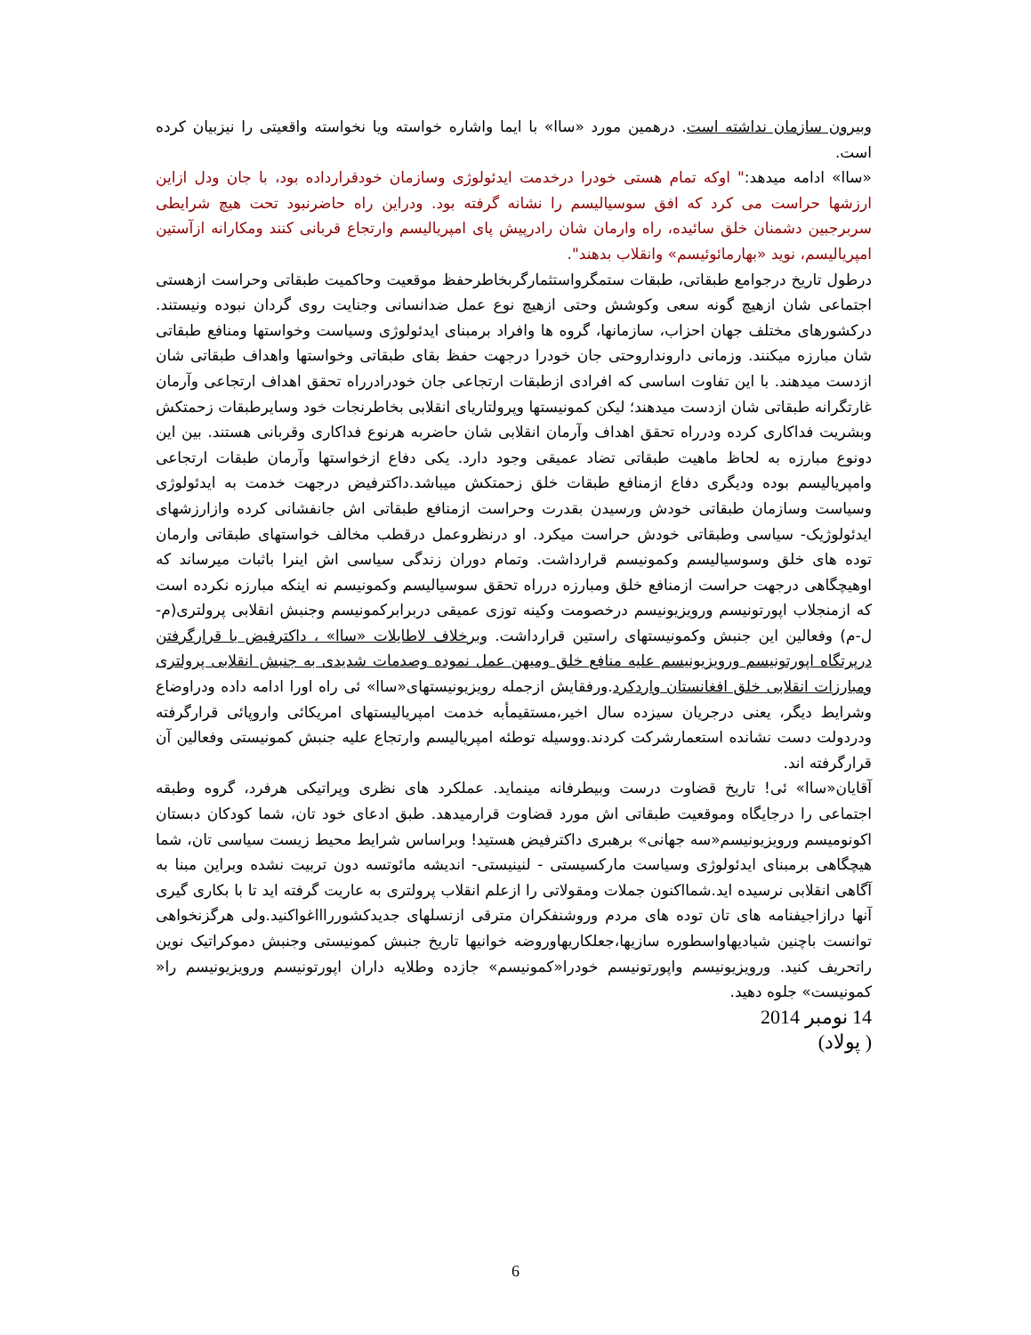وبیرون سازمان نداشته است. درهمین مورد «ساا» با ایما واشاره خواسته ویا نخواسته واقعیتی را نیزبیان کرده است.
«ساا» ادامه میدهد:" اوکه تمام هستی خودرا درخدمت ایدئولوژی وسازمان خودقرارداده بود، با جان ودل ازاین ارزشها حراست می کرد که افق سوسیالیسم را نشانه گرفته بود. ودراین راه حاضرنبود تحت هیچ شرایطی سربرجبین دشمنان خلق سائیده، راه وارمان شان رادرپیش پای امپریالیسم وارتجاع قربانی کنند ومکارانه ازآستین امپریالیسم، نوید «بهارمائوئیسم» وانقلاب بدهند".
درطول تاریخ درجوامع طبقاتی، طبقات ستمگرواستثمارگربخاطرحفظ موقعیت وحاکمیت طبقاتی وحراست ازهستی اجتماعی شان ازهیچ گونه سعی وکوشش وحتی ازهیچ نوع عمل ضدانسانی وجنایت روی گردان نبوده ونیستند. درکشورهای مختلف جهان احزاب، سازمانها، گروه ها وافراد برمبنای ایدئولوژی وسیاست وخواستها ومنافع طبقاتی شان مبارزه میکنند. وزمانی دارونداروحتی جان خودرا درجهت حفظ بقای طبقاتی وخواستها واهداف طبقاتی شان ازدست میدهند. با این تفاوت اساسی که افرادی ازطبقات ارتجاعی جان خودرادرراه تحقق اهداف ارتجاعی وآرمان غارتگرانه طبقاتی شان ازدست میدهند؛ لیکن کمونیستها وپرولتاریای انقلابی بخاطرنجات خود وسایرطبقات زحمتکش وبشریت فداکاری کرده ودرراه تحقق اهداف وآرمان انقلابی شان حاضربه هرنوع فداکاری وقربانی هستند. بین این دونوع مبارزه به لحاظ ماهیت طبقاتی تضاد عمیقی وجود دارد. یکی دفاع ازخواستها وآرمان طبقات ارتجاعی وامپریالیسم بوده ودیگری دفاع ازمنافع طبقات خلق زحمتکش میباشد.داکترفیض درجهت خدمت به ایدئولوژی وسیاست وسازمان طبقاتی خودش ورسیدن بقدرت وحراست ازمنافع طبقاتی اش جانفشانی کرده وازارزشهای ایدئولوژیک- سیاسی وطبقاتی خودش حراست میکرد. او درنظروعمل درقطب مخالف خواستهای طبقاتی وارمان توده های خلق وسوسیالیسم وکمونیسم قرارداشت. وتمام دوران زندگی سیاسی اش اینرا باثبات میرساند که اوهیچگاهی درجهت حراست ازمنافع خلق ومبارزه درراه تحقق سوسیالیسم وکمونیسم نه اینکه مبارزه نکرده است که ازمنجلاب اپورتونیسم ورویزیونیسم درخصومت وکینه توزی عمیقی دربرابرکمونیسم وجنبش انقلابی پرولتری(م-ل-م) وفعالین این جنبش وکمونیستهای راستین قرارداشت. وبرخلاف لاطایلات «ساا» ، داکترفیض با قرارگرفتن درپرتگاه اپورتونیسم ورویزیونیسم علیه منافع خلق ومیهن عمل نموده وصدمات شدیدی به جنبش انقلابی پرولتری ومبارزات انقلابی خلق افغانستان واردکرد.ورفقایش ازجمله رویزیونیستهای«ساا» ئی راه اورا ادامه داده ودراوضاع وشرایط دیگر، یعنی درجریان سیزده سال اخیر،مستقیمأبه خدمت امپریالیستهای امریکائی واروپائی قرارگرفته ودردولت دست نشانده استعمارشرکت کردند.ووسیله توطئه امپریالیسم وارتجاع علیه جنبش کمونیستی وفعالین آن قرارگرفته اند.
آقایان«ساا» ئی! تاریخ قضاوت درست وبیطرفانه مینماید. عملکرد های نظری وپراتیکی هرفرد، گروه وطبقه اجتماعی را درجایگاه وموقعیت طبقاتی اش مورد قضاوت قرارمیدهد. طبق ادعای خود تان، شما کودکان دبستان اکونومیسم ورویزیونیسم«سه جهانی» برهبری داکترفیض هستید! وبراساس شرایط محیط زیست سیاسی تان، شما هیچگاهی برمبنای ایدئولوژی وسیاست مارکسیستی - لنینیستی- اندیشه مائوتسه دون تربیت نشده وبراین مبنا به آگاهی انقلابی نرسیده اید.شمااکنون جملات ومقولاتی را ازعلم انقلاب پرولتری به عاریت گرفته اید تا با بکاری گیری آنها درازاجیفنامه های تان توده های مردم وروشنفکران مترقی ازنسلهای جدیدکشورراااغواکنید.ولی هرگزنخواهی توانست باچنین شیادیهاواسطوره سازیها،جعلکاریهاوروضه خوانیها تاریخ جنبش کمونیستی وجنبش دموکراتیک نوین راتحریف کنید. ورویزیونیسم واپورتونیسم خودرا«کمونیسم» جازده وطلایه داران اپورتونیسم ورویزیونیسم را« کمونیست» جلوه دهید.
14 نومبر 2014
( پولاد)
6